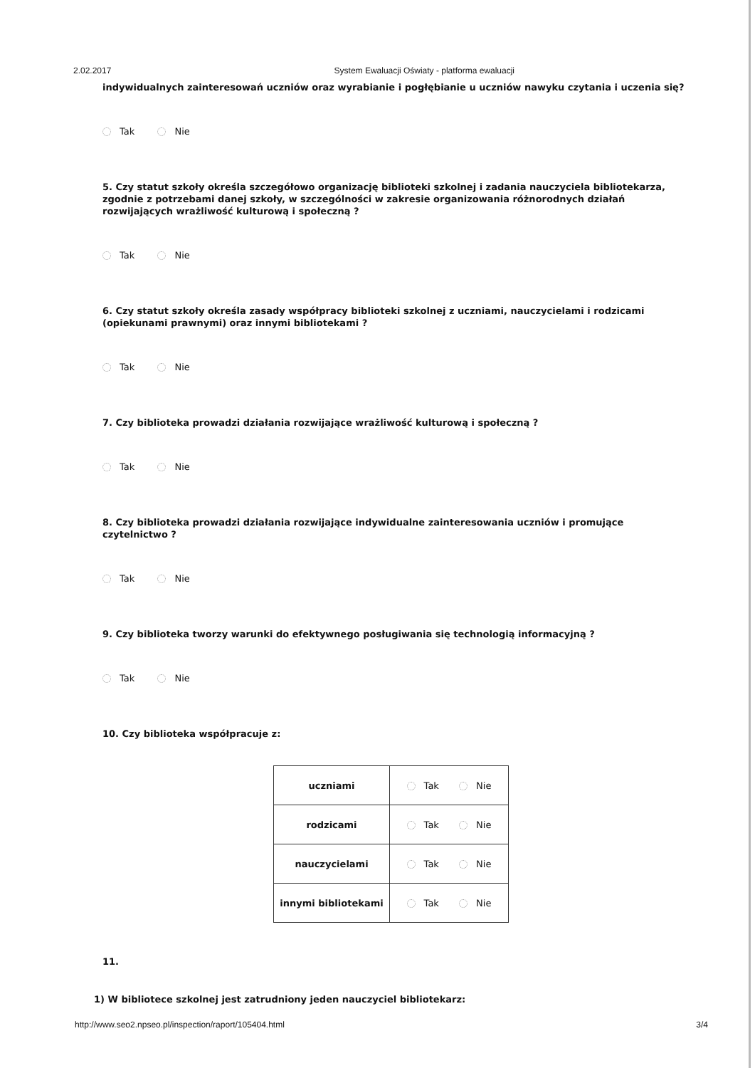2.02.2017 System Ewaluacji Oświaty - platforma ewaluacji
indywidualnych zainteresowań uczniów oraz wyrabianie i pogłębianie u uczniów nawyku czytania i uczenia się?
Tak Nie
5. Czy statut szkoły określa szczegółowo organizację biblioteki szkolnej i zadania nauczyciela bibliotekarza, zgodnie z potrzebami danej szkoły, w szczególności w zakresie organizowania różnorodnych działań rozwijających wrażliwość kulturową i społeczną ?
Tak Nie
6. Czy statut szkoły określa zasady współpracy biblioteki szkolnej z uczniami, nauczycielami i rodzicami (opiekunami prawnymi) oraz innymi bibliotekami ?
Tak Nie
7. Czy biblioteka prowadzi działania rozwijające wrażliwość kulturową i społeczną ?
Tak Nie
8. Czy biblioteka prowadzi działania rozwijające indywidualne zainteresowania uczniów i promujące czytelnictwo ?
Tak Nie
9. Czy biblioteka tworzy warunki do efektywnego posługiwania się technologią informacyjną ?
Tak Nie
10. Czy biblioteka współpracuje z:
| uczniami | Tak Nie |
| rodzicami | Tak Nie |
| nauczycielami | Tak Nie |
| innymi bibliotekami | Tak Nie |
11.
1) W bibliotece szkolnej jest zatrudniony jeden nauczyciel bibliotekarz:
http://www.seo2.npseo.pl/inspection/raport/105404.html 3/4